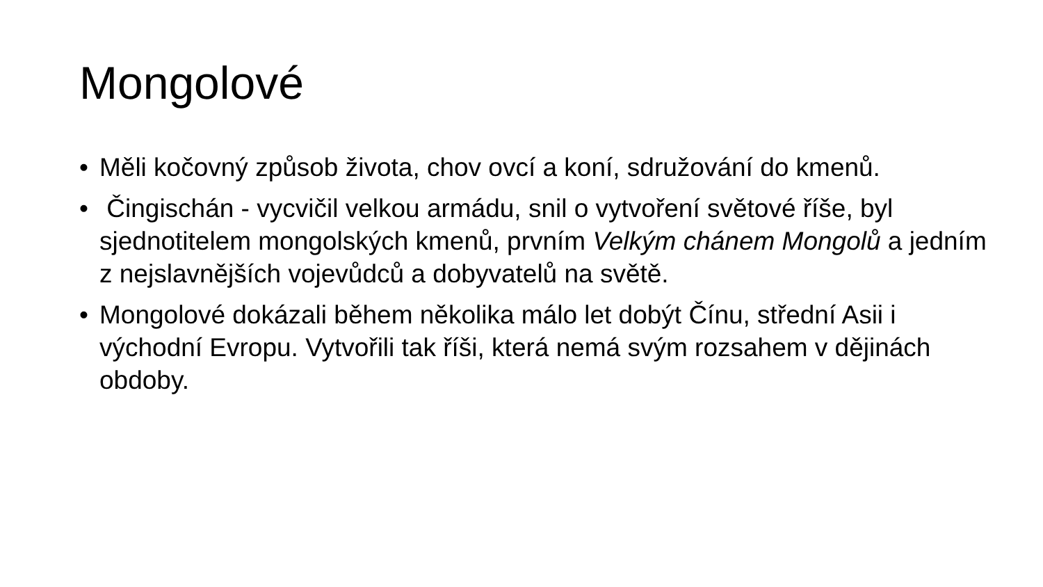Mongolové
• Měli kočovný způsob života, chov ovcí a koní, sdružování do kmenů.
• Čingischán - vycvičil velkou armádu, snil o vytvoření světové říše, byl sjednotitelem mongolských kmenů, prvním Velkým chánem Mongolů a jedním z nejslavnějších vojevůdců a dobyvatelů na světě.
• Mongolové dokázali během několika málo let dobýt Čínu, střední Asii i východní Evropu. Vytvořili tak říši, která nemá svým rozsahem v dějinách obdoby.